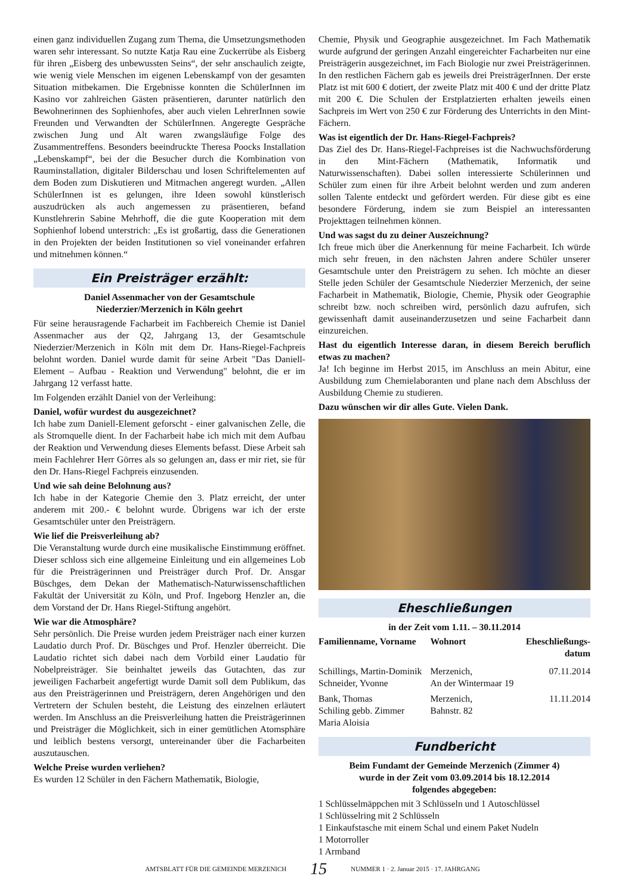einen ganz individuellen Zugang zum Thema, die Umsetzungsmethoden waren sehr interessant. So nutzte Katja Rau eine Zuckerrübe als Eisberg für ihren „Eisberg des unbewussten Seins“, der sehr anschaulich zeigte, wie wenig viele Menschen im eigenen Lebenskampf von der gesamten Situation mitbekamen. Die Ergebnisse konnten die SchülerInnen im Kasino vor zahlreichen Gästen präsentieren, darunter natürlich den Bewohnerinnen des Sophienhofes, aber auch vielen LehrerInnen sowie Freunden und Verwandten der SchülerInnen. Angeregte Gespräche zwischen Jung und Alt waren zwangsläufige Folge des Zusammentreffens. Besonders beeindruckte Theresa Poocks Installation „Lebenskampf“, bei der die Besucher durch die Kombination von Rauminstallation, digitaler Bilderschau und losen Schriftelementen auf dem Boden zum Diskutieren und Mitmachen angeregt wurden. „Allen SchülerInnen ist es gelungen, ihre Ideen sowohl künstlerisch auszudrücken als auch angemessen zu präsentieren, befand Kunstlehrerin Sabine Mehrhoff, die die gute Kooperation mit dem Sophienhof lobend unterstrich: „Es ist großartig, dass die Generationen in den Projekten der beiden Institutionen so viel voneinander erfahren und mitnehmen können.“
Ein Preisträger erzählt:
Daniel Assenmacher von der Gesamtschule
Niederzier/Merzenich in Köln geehrt
Für seine herausragende Facharbeit im Fachbereich Chemie ist Daniel Assenmacher aus der Q2, Jahrgang 13, der Gesamtschule Niederzier/Merzenich in Köln mit dem Dr. Hans-Riegel-Fachpreis belohnt worden. Daniel wurde damit für seine Arbeit "Das Daniell-Element – Aufbau - Reaktion und Verwendung" belohnt, die er im Jahrgang 12 verfasst hatte.
Im Folgenden erzählt Daniel von der Verleihung:
Daniel, wofür wurdest du ausgezeichnet?
Ich habe zum Daniell-Element geforscht - einer galvanischen Zelle, die als Stromquelle dient. In der Facharbeit habe ich mich mit dem Aufbau der Reaktion und Verwendung dieses Elements befasst. Diese Arbeit sah mein Fachlehrer Herr Görres als so gelungen an, dass er mir riet, sie für den Dr. Hans-Riegel Fachpreis einzusenden.
Und wie sah deine Belohnung aus?
Ich habe in der Kategorie Chemie den 3. Platz erreicht, der unter anderem mit 200.- € belohnt wurde. Übrigens war ich der erste Gesamtschüler unter den Preisträgern.
Wie lief die Preisverleihung ab?
Die Veranstaltung wurde durch eine musikalische Einstimmung eröffnet. Dieser schloss sich eine allgemeine Einleitung und ein allgemeines Lob für die Preisträgerinnen und Preisträger durch Prof. Dr. Ansgar Büschges, dem Dekan der Mathematisch-Naturwissenschaftlichen Fakultät der Universität zu Köln, und Prof. Ingeborg Henzler an, die dem Vorstand der Dr. Hans Riegel-Stiftung angehört.
Wie war die Atmosphäre?
Sehr persönlich. Die Preise wurden jedem Preisträger nach einer kurzen Laudatio durch Prof. Dr. Büschges und Prof. Henzler überreicht. Die Laudatio richtet sich dabei nach dem Vorbild einer Laudatio für Nobelpreisträger. Sie beinhaltet jeweils das Gutachten, das zur jeweiligen Facharbeit angefertigt wurde Damit soll dem Publikum, das aus den Preisträgerinnen und Preisträgern, deren Angehörigen und den Vertretern der Schulen besteht, die Leistung des einzelnen erläutert werden. Im Anschluss an die Preisverleihung hatten die Preisträgerinnen und Preisträger die Möglichkeit, sich in einer gemütlichen Atomsphäre und leiblich bestens versorgt, untereinander über die Facharbeiten auszutauschen.
Welche Preise wurden verliehen?
Es wurden 12 Schüler in den Fächern Mathematik, Biologie,
Chemie, Physik und Geographie ausgezeichnet. Im Fach Mathematik wurde aufgrund der geringen Anzahl eingereichter Facharbeiten nur eine Preisträgerin ausgezeichnet, im Fach Biologie nur zwei Preisträgerinnen. In den restlichen Fächern gab es jeweils drei PreisträgerInnen. Der erste Platz ist mit 600 € dotiert, der zweite Platz mit 400 € und der dritte Platz mit 200 €. Die Schulen der Erstplatzierten erhalten jeweils einen Sachpreis im Wert von 250 € zur Förderung des Unterrichts in den Mint-Fächern.
Was ist eigentlich der Dr. Hans-Riegel-Fachpreis?
Das Ziel des Dr. Hans-Riegel-Fachpreises ist die Nachwuchsförderung in den Mint-Fächern (Mathematik, Informatik und Naturwissenschaften). Dabei sollen interessierte Schülerinnen und Schüler zum einen für ihre Arbeit belohnt werden und zum anderen sollen Talente entdeckt und gefördert werden. Für diese gibt es eine besondere Förderung, indem sie zum Beispiel an interessanten Projekttagen teilnehmen können.
Und was sagst du zu deiner Auszeichnung?
Ich freue mich über die Anerkennung für meine Facharbeit. Ich würde mich sehr freuen, in den nächsten Jahren andere Schüler unserer Gesamtschule unter den Preisträgern zu sehen. Ich möchte an dieser Stelle jeden Schüler der Gesamtschule Niederzier Merzenich, der seine Facharbeit in Mathematik, Biologie, Chemie, Physik oder Geographie schreibt bzw. noch schreiben wird, persönlich dazu aufrufen, sich gewissenhaft damit auseinanderzusetzen und seine Facharbeit dann einzureichen.
Hast du eigentlich Interesse daran, in diesem Bereich beruflich etwas zu machen?
Ja! Ich beginne im Herbst 2015, im Anschluss an mein Abitur, eine Ausbildung zum Chemielaboranten und plane nach dem Abschluss der Ausbildung Chemie zu studieren.
Dazu wünschen wir dir alles Gute. Vielen Dank.
Eheschließungen
in der Zeit vom 1.11. – 30.11.2014
| Familienname, Vorname | Wohnort | Eheschließungs- datum |
| --- | --- | --- |
| Schillings, Martin-Dominik Schneider, Yvonne | Merzenich, An der Wintermaar 19 | 07.11.2014 |
| Bank, Thomas Schiling gebb. Zimmer Maria Aloisia | Merzenich, Bahnstr. 82 | 11.11.2014 |
Fundbericht
Beim Fundamt der Gemeinde Merzenich (Zimmer 4)
wurde in der Zeit vom 03.09.2014 bis 18.12.2014
folgendes abgegeben:
1 Schlüsselmäppchen mit 3 Schlüsseln und 1 Autoschlüssel
1 Schlüsselring mit 2 Schlüsseln
1 Einkaufstasche mit einem Schal und einem Paket Nudeln
1 Motorroller
1 Armband
AMTSBLATT FÜR DIE GEMEINDE MERZENICH 15 NUMMER 1 · 2. Januar 2015 · 17. JAHRGANG